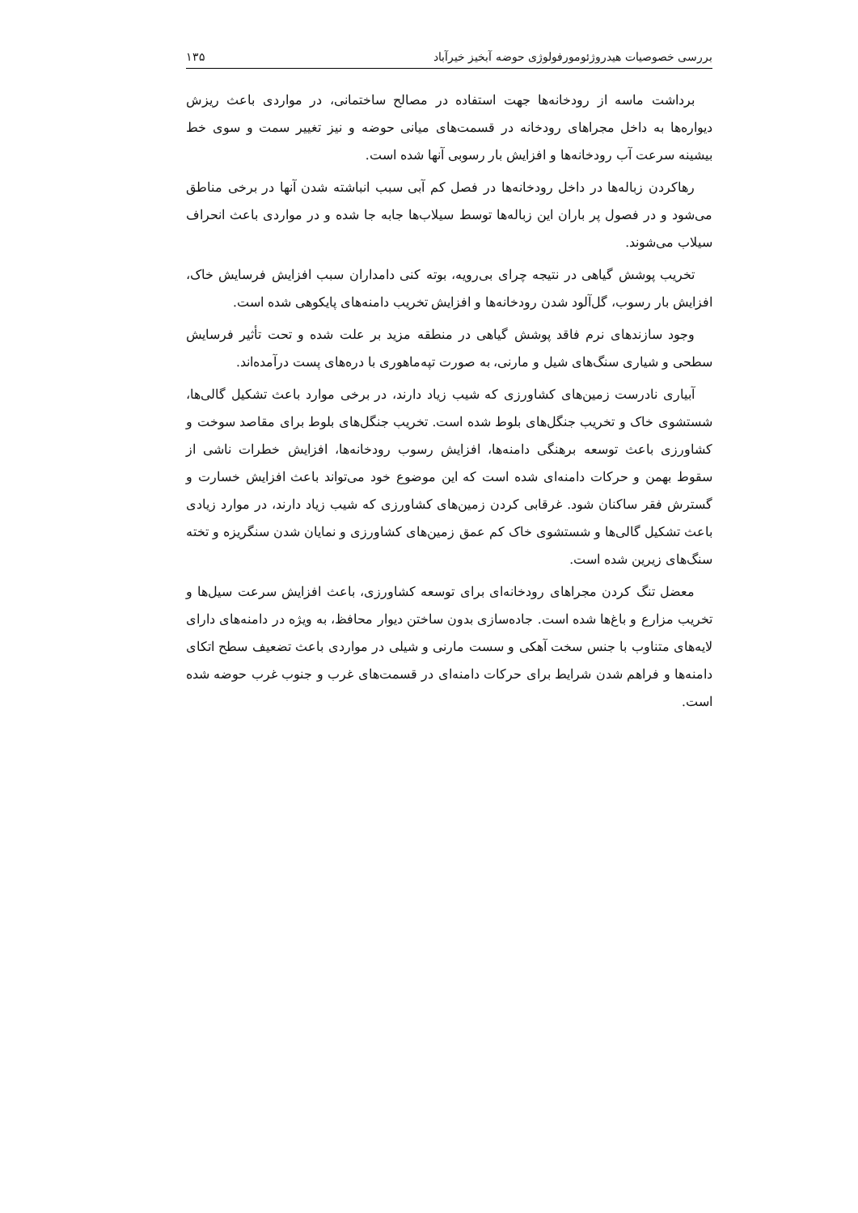بررسی خصوصیات هیدروژئومورفولوژی حوضه آبخیز خیرآباد ۱۳۵
برداشت ماسه از رودخانه‌ها جهت استفاده در مصالح ساختمانی، در مواردی باعث ریزش دیواره‌ها به داخل مجراهای رودخانه در قسمت‌های میانی حوضه و نیز تغییر سمت و سوی خط بیشینه سرعت آب رودخانه‌ها و افزایش بار رسوبی آنها شده است.
رهاکردن زباله‌ها در داخل رودخانه‌ها در فصل کم آبی سبب انباشته شدن آنها در برخی مناطق می‌شود و در فصول پر باران این زباله‌ها توسط سیلاب‌ها جابه جا شده و در مواردی باعث انحراف سیلاب می‌شوند.
تخریب پوشش گیاهی در نتیجه چرای بی‌رویه، بوته کنی دامداران سبب افزایش فرسایش خاک، افزایش بار رسوب، گل‌آلود شدن رودخانه‌ها و افزایش تخریب دامنه‌های پایکوهی شده است.
وجود سازندهای نرم فاقد پوشش گیاهی در منطقه مزید بر علت شده و تحت تأثیر فرسایش سطحی و شیاری سنگ‌های شیل و مارنی، به صورت تپه‌ماهوری با دره‌های پست درآمده‌اند.
آبیاری نادرست زمین‌های کشاورزی که شیب زیاد دارند، در برخی موارد باعث تشکیل گالی‌ها، شستشوی خاک و تخریب جنگل‌های بلوط شده است. تخریب جنگل‌های بلوط برای مقاصد سوخت و کشاورزی باعث توسعه برهنگی دامنه‌ها، افزایش رسوب رودخانه‌ها، افزایش خطرات ناشی از سقوط بهمن و حرکات دامنه‌ای شده است که این موضوع خود می‌تواند باعث افزایش خسارت و گسترش فقر ساکنان شود. غرقابی کردن زمین‌های کشاورزی که شیب زیاد دارند، در موارد زیادی باعث تشکیل گالی‌ها و شستشوی خاک کم عمق زمین‌های کشاورزی و نمایان شدن سنگریزه و تخته سنگ‌های زیرین شده است.
معضل تنگ کردن مجراهای رودخانه‌ای برای توسعه کشاورزی، باعث افزایش سرعت سیل‌ها و تخریب مزارع و باغ‌ها شده است. جاده‌سازی بدون ساختن دیوار محافظ، به ویژه در دامنه‌های دارای لایه‌های متناوب با جنس سخت آهکی و سست مارنی و شیلی در مواردی باعث تضعیف سطح اتکای دامنه‌ها و فراهم شدن شرایط برای حرکات دامنه‌ای در قسمت‌های غرب و جنوب غرب حوضه شده است.